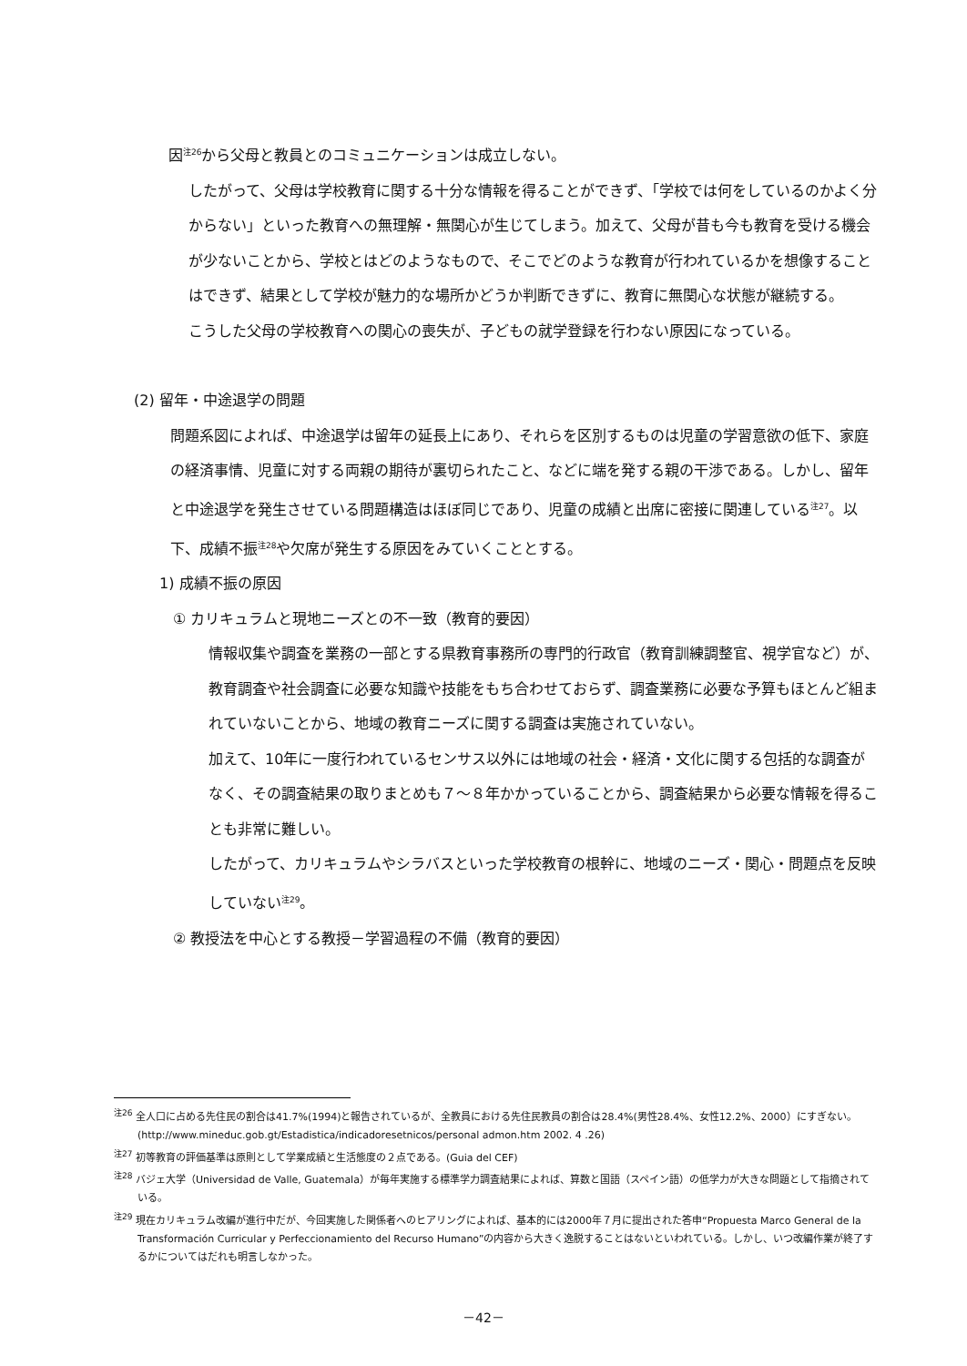因<sup>注26</sup>から父母と教員とのコミュニケーションは成立しない。
したがって、父母は学校教育に関する十分な情報を得ることができず、「学校では何をしているのかよく分からない」といった教育への無理解・無関心が生じてしまう。加えて、父母が昔も今も教育を受ける機会が少ないことから、学校とはどのようなもので、そこでどのような教育が行われているかを想像することはできず、結果として学校が魅力的な場所かどうか判断できずに、教育に無関心な状態が継続する。
こうした父母の学校教育への関心の喪失が、子どもの就学登録を行わない原因になっている。
(2) 留年・中途退学の問題
問題系図によれば、中途退学は留年の延長上にあり、それらを区別するものは児童の学習意欲の低下、家庭の経済事情、児童に対する両親の期待が裏切られたこと、などに端を発する親の干渉である。しかし、留年と中途退学を発生させている問題構造はほぼ同じであり、児童の成績と出席に密接に関連している<sup>注27</sup>。以下、成績不振<sup>注28</sup>や欠席が発生する原因をみていくこととする。
1) 成績不振の原因
① カリキュラムと現地ニーズとの不一致（教育的要因）
情報収集や調査を業務の一部とする県教育事務所の専門的行政官（教育訓練調整官、視学官など）が、教育調査や社会調査に必要な知識や技能をもち合わせておらず、調査業務に必要な予算もほとんど組まれていないことから、地域の教育ニーズに関する調査は実施されていない。
加えて、10年に一度行われているセンサス以外には地域の社会・経済・文化に関する包括的な調査がなく、その調査結果の取りまとめも７～８年かかっていることから、調査結果から必要な情報を得ることも非常に難しい。
したがって、カリキュラムやシラバスといった学校教育の根幹に、地域のニーズ・関心・問題点を反映していない<sup>注29</sup>。
② 教授法を中心とする教授－学習過程の不備（教育的要因）
<sup>注26</sup> 全人口に占める先住民の割合は41.7%(1994)と報告されているが、全教員における先住民教員の割合は28.4%(男性28.4%、女性12.2%、2000）にすぎない。(http://www.mineduc.gob.gt/Estadistica/indicadoresetnicos/personal admon.htm 2002. 4 .26)
<sup>注27</sup> 初等教育の評価基準は原則として学業成績と生活態度の２点である。(Guia del CEF)
<sup>注28</sup> バジェ大学（Universidad de Valle, Guatemala）が毎年実施する標準学力調査結果によれば、算数と国語（スペイン語）の低学力が大きな問題として指摘されている。
<sup>注29</sup> 現在カリキュラム改編が進行中だが、今回実施した関係者へのヒアリングによれば、基本的には2000年７月に提出された答申“Propuesta Marco General de la Transformación Curricular y Perfeccionamiento del Recurso Humano”の内容から大きく逸脱することはないといわれている。しかし、いつ改編作業が終了するかについてはだれも明言しなかった。
－42－